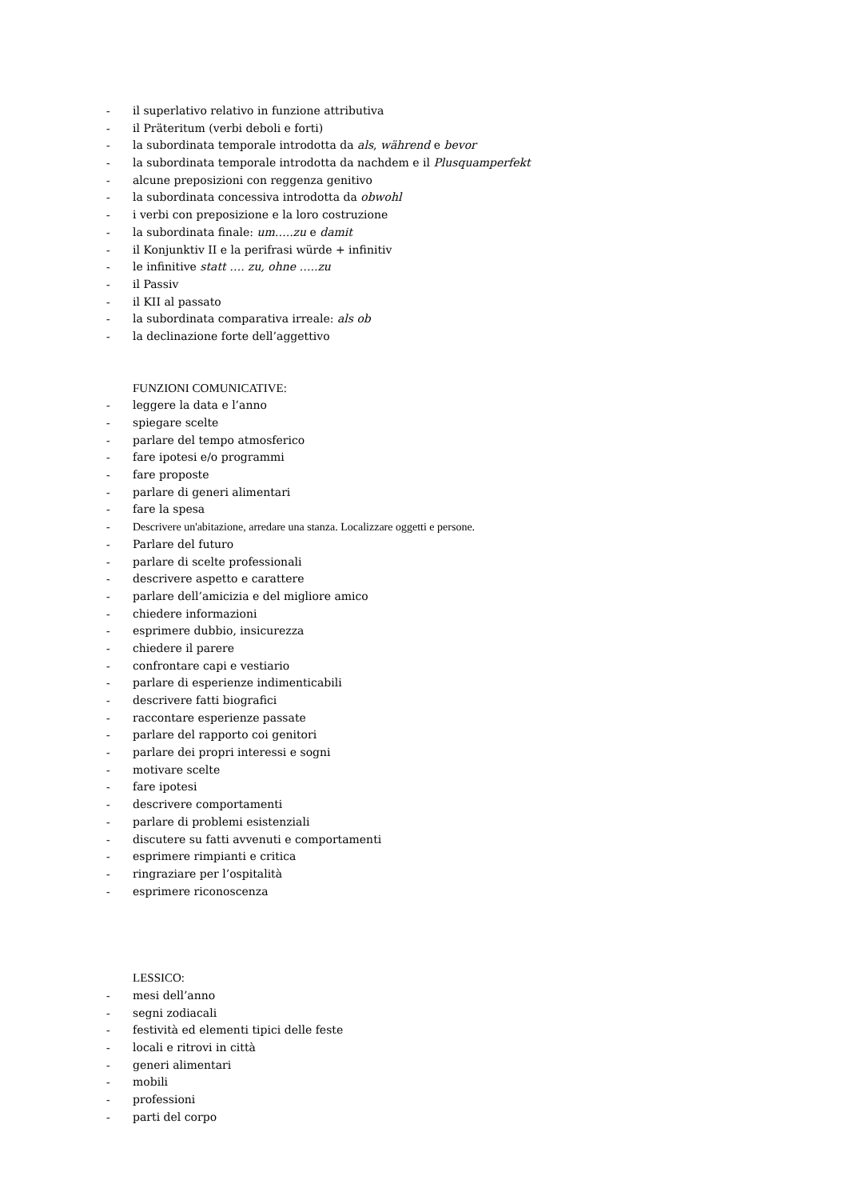- il superlativo relativo in funzione attributiva
- il Präteritum (verbi deboli e forti)
- la subordinata temporale introdotta da als, während e bevor
- la subordinata temporale introdotta da nachdem e il Plusquamperfekt
- alcune preposizioni con reggenza genitivo
- la subordinata concessiva introdotta da obwohl
- i verbi con preposizione e la loro costruzione
- la subordinata finale: um…..zu e damit
- il Konjunktiv II e la perifrasi würde + infinitiv
- le infinitive statt …. zu, ohne …..zu
- il Passiv
- il KII al passato
- la subordinata comparativa irreale: als ob
- la declinazione forte dell’aggettivo
FUNZIONI COMUNICATIVE:
- leggere la data e l’anno
- spiegare scelte
- parlare del tempo atmosferico
- fare ipotesi e/o programmi
- fare proposte
- parlare di generi alimentari
- fare la spesa
- Descrivere un'abitazione, arredare una stanza. Localizzare oggetti e persone.
- Parlare del futuro
- parlare di scelte professionali
- descrivere aspetto e carattere
- parlare dell’amicizia e del migliore amico
- chiedere informazioni
- esprimere dubbio, insicurezza
- chiedere il parere
- confrontare capi e vestiario
- parlare di esperienze indimenticabili
- descrivere fatti biografici
- raccontare esperienze passate
- parlare del rapporto coi genitori
- parlare dei propri interessi e sogni
- motivare scelte
- fare ipotesi
- descrivere comportamenti
- parlare di problemi esistenziali
- discutere su fatti avvenuti e comportamenti
- esprimere rimpianti e critica
- ringraziare per l’ospitalità
- esprimere riconoscenza
LESSICO:
- mesi dell’anno
- segni zodiacali
- festività ed elementi tipici delle feste
- locali e ritrovi in città
- generi alimentari
- mobili
- professioni
- parti del corpo